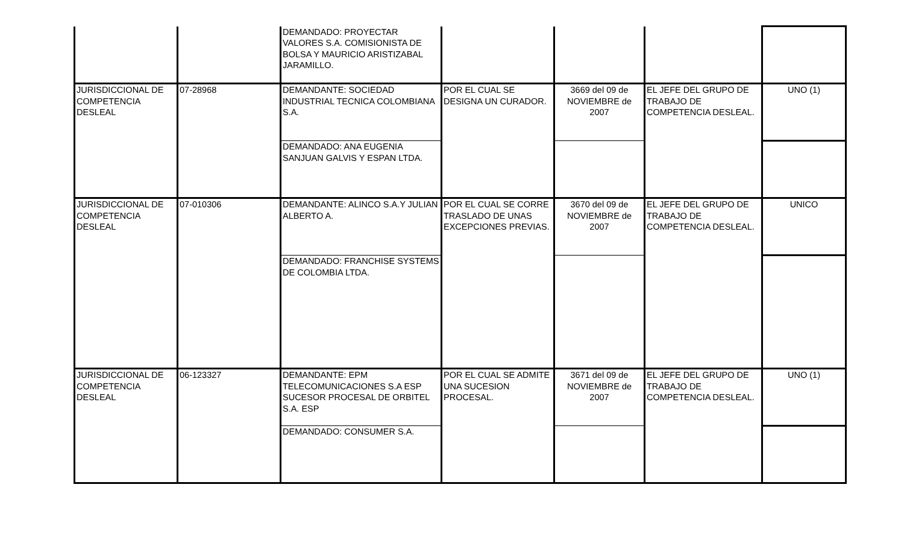| | | DEMANDADO: PROYECTAR VALORES S.A. COMISIONISTA DE BOLSA Y MAURICIO ARISTIZABAL JARAMILLO. | | | | |
| JURISDICCIONAL DE COMPETENCIA DESLEAL | 07-28968 | DEMANDANTE: SOCIEDAD INDUSTRIAL TECNICA COLOMBIANA S.A. | POR EL CUAL SE DESIGNA UN CURADOR. | 3669 del 09 de NOVIEMBRE de 2007 | EL JEFE DEL GRUPO DE TRABAJO DE COMPETENCIA DESLEAL. | UNO (1) |
| | | DEMANDADO: ANA EUGENIA SANJUAN GALVIS Y ESPAN LTDA. | | | | |
| JURISDICCIONAL DE COMPETENCIA DESLEAL | 07-010306 | DEMANDANTE: ALINCO S.A.Y JULIAN ALBERTO A. | POR EL CUAL SE CORRE TRASLADO DE UNAS EXCEPCIONES PREVIAS. | 3670 del 09 de NOVIEMBRE de 2007 | EL JEFE DEL GRUPO DE TRABAJO DE COMPETENCIA DESLEAL. | UNICO |
| | | DEMANDADO: FRANCHISE SYSTEMS DE COLOMBIA LTDA. | | | | |
| JURISDICCIONAL DE COMPETENCIA DESLEAL | 06-123327 | DEMANDANTE: EPM TELECOMUNICACIONES S.A ESP SUCESOR PROCESAL DE ORBITEL S.A. ESP | POR EL CUAL SE ADMITE UNA SUCESION PROCESAL. | 3671 del 09 de NOVIEMBRE de 2007 | EL JEFE DEL GRUPO DE TRABAJO DE COMPETENCIA DESLEAL. | UNO (1) |
| | | DEMANDADO: CONSUMER S.A. | | | | |